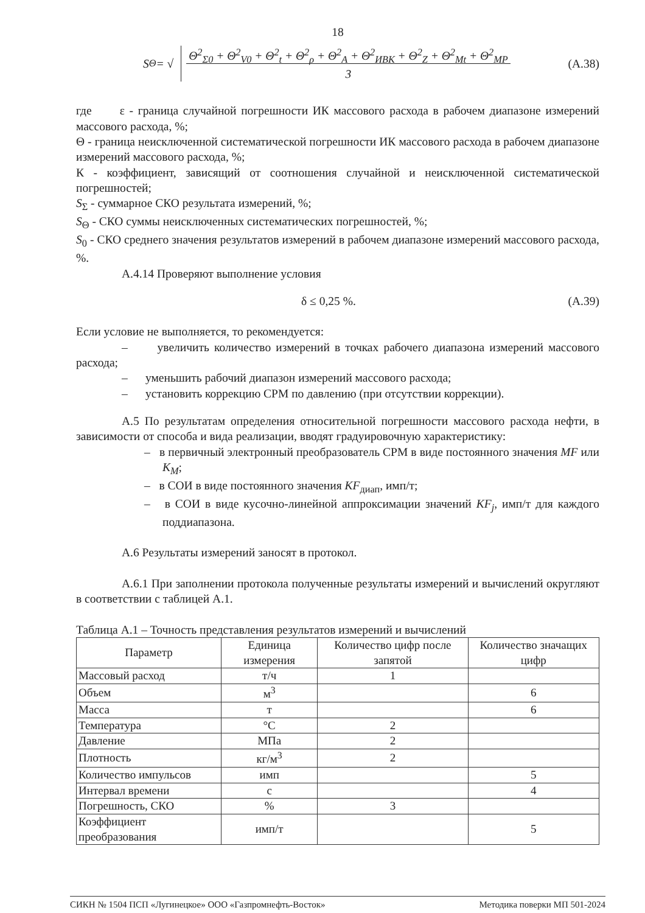18
S<sub>Θ</sub> = √ Θ<sup>2</sup><sub>Σ0</sub> + Θ<sup>2</sup><sub>V0</sub> + Θ<sup>2</sup><sub>t</sub> + Θ<sup>2</sup><sub>ρ</sub> + Θ<sup>2</sup><sub>A</sub> + Θ<sup>2</sup><sub>ИВК</sub> + Θ<sup>2</sup><sub>Z</sub> + Θ<sup>2</sup><sub>Mt</sub> + Θ<sup>2</sup><sub>MP</sub>
3 (А.38)
где ε - граница случайной погрешности ИК массового расхода в рабочем диапазоне измерений массового расхода, %;
Θ - граница неисключенной систематической погрешности ИК массового расхода в рабочем диапазоне измерений массового расхода, %;
К - коэффициент, зависящий от соотношения случайной и неисключенной систематической погрешностей;
S<sub>Σ</sub> - суммарное СКО результата измерений, %;
S<sub>Θ</sub> - СКО суммы неисключенных систематических погрешностей, %;
S<sub>0</sub> - СКО среднего значения результатов измерений в рабочем диапазоне измерений массового расхода, %.
А.4.14 Проверяют выполнение условия
δ ≤ 0,25 %. (А.39)
Если условие не выполняется, то рекомендуется:
– увеличить количество измерений в точках рабочего диапазона измерений массового расхода;
– уменьшить рабочий диапазон измерений массового расхода;
– установить коррекцию СРМ по давлению (при отсутствии коррекции).
А.5 По результатам определения относительной погрешности массового расхода нефти, в зависимости от способа и вида реализации, вводят градуировочную характеристику:
– в первичный электронный преобразователь СРМ в виде постоянного значения MF или K<sub>M</sub>;
– в СОИ в виде постоянного значения KF<sub>диап</sub>, имп/т;
– в СОИ в виде кусочно-линейной аппроксимации значений KF<sub>j</sub>, имп/т для каждого поддиапазона.
А.6 Результаты измерений заносят в протокол.
А.6.1 При заполнении протокола полученные результаты измерений и вычислений округляют в соответствии с таблицей А.1.
Таблица А.1 – Точность представления результатов измерений и вычислений
| Параметр | Единица измерения | Количество цифр после запятой | Количество значащих цифр |
| --- | --- | --- | --- |
| Массовый расход | т/ч | 1 | |
| Объем | м<sup>3</sup> | | 6 |
| Масса | т | | 6 |
| Температура | °С | 2 | |
| Давление | МПа | 2 | |
| Плотность | кг/м<sup>3</sup> | 2 | |
| Количество импульсов | имп | | 5 |
| Интервал времени | с | | 4 |
| Погрешность, СКО | % | 3 | |
| Коэффициент преобразования | имп/т | | 5 |
СИКН № 1504 ПСП «Лугинецкое» ООО «Газпромнефть-Восток» Методика поверки МП 501-2024